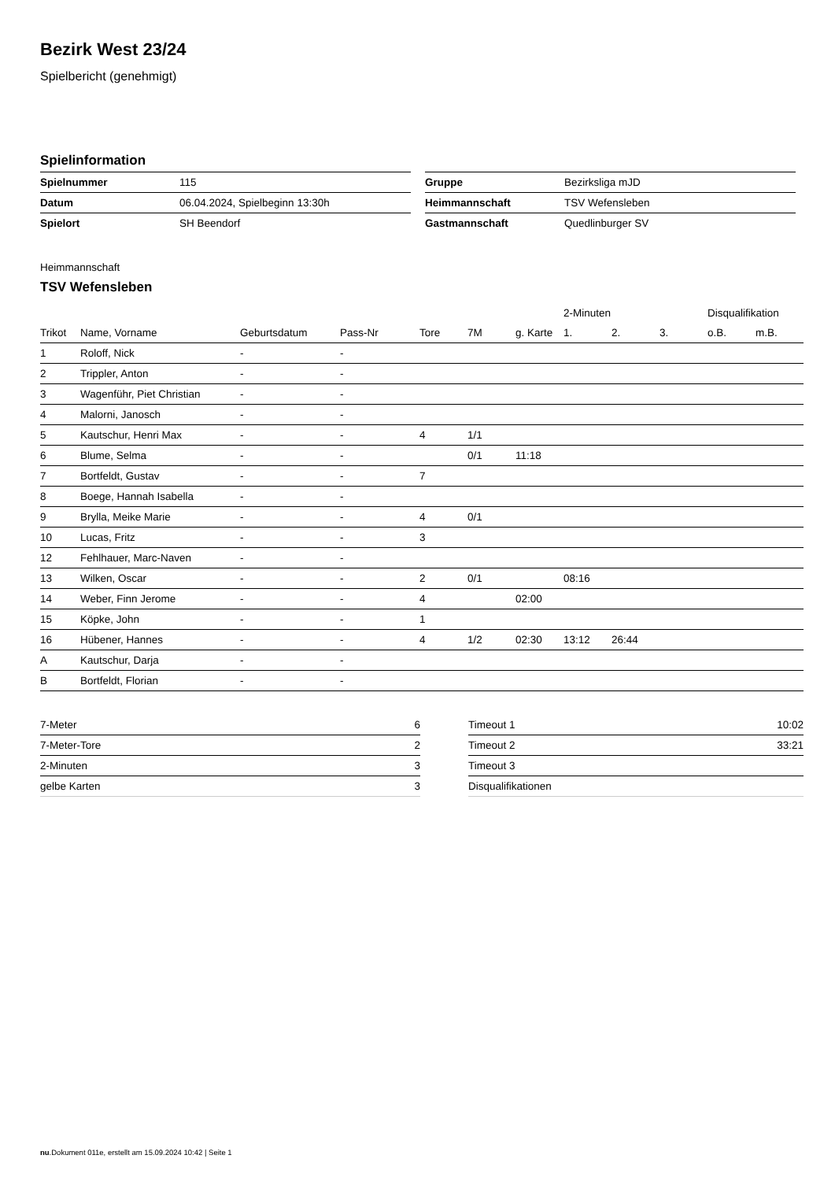Bezirk West 23/24
Spielbericht (genehmigt)
Spielinformation
| Spielnummer | 115 |
| Datum | 06.04.2024, Spielbeginn 13:30h |
| Spielort | SH Beendorf |
| Gruppe | Bezirksliga mJD |
| Heimmannschaft | TSV Wefensleben |
| Gastmannschaft | Quedlinburger SV |
Heimmannschaft
TSV Wefensleben
| | | | | | | | 2-Minuten | | | Disqualifikation | |
| --- | --- | --- | --- | --- | --- | --- | --- | --- | --- | --- | --- |
| Trikot | Name, Vorname | Geburtsdatum | Pass-Nr | Tore | 7M | g. Karte | 1. | 2. | 3. | o.B. | m.B. |
| 1 | Roloff, Nick | - | - | | | | | | | | |
| 2 | Trippler, Anton | - | - | | | | | | | | |
| 3 | Wagenführ, Piet Christian | - | - | | | | | | | | |
| 4 | Malorni, Janosch | - | - | | | | | | | | |
| 5 | Kautschur, Henri Max | - | - | 4 | 1/1 | | | | | | |
| 6 | Blume, Selma | - | - | | 0/1 | 11:18 | | | | | |
| 7 | Bortfeldt, Gustav | - | - | 7 | | | | | | | |
| 8 | Boege, Hannah Isabella | - | - | | | | | | | | |
| 9 | Brylla, Meike Marie | - | - | 4 | 0/1 | | | | | | |
| 10 | Lucas, Fritz | - | - | 3 | | | | | | | |
| 12 | Fehlhauer, Marc-Naven | - | - | | | | | | | | |
| 13 | Wilken, Oscar | - | - | 2 | 0/1 | | 08:16 | | | | |
| 14 | Weber, Finn Jerome | - | - | 4 | | 02:00 | | | | | |
| 15 | Köpke, John | - | - | 1 | | | | | | | |
| 16 | Hübener, Hannes | - | - | 4 | 1/2 | 02:30 | 13:12 | 26:44 | | | |
| A | Kautschur, Darja | - | - | | | | | | | | |
| B | Bortfeldt, Florian | - | - | | | | | | | | |
| 7-Meter | 6 |
| 7-Meter-Tore | 2 |
| 2-Minuten | 3 |
| gelbe Karten | 3 |
| Timeout 1 | 10:02 |
| Timeout 2 | 33:21 |
| Timeout 3 | |
| Disqualifikationen | |
nu.Dokument 011e, erstellt am 15.09.2024 10:42 | Seite 1